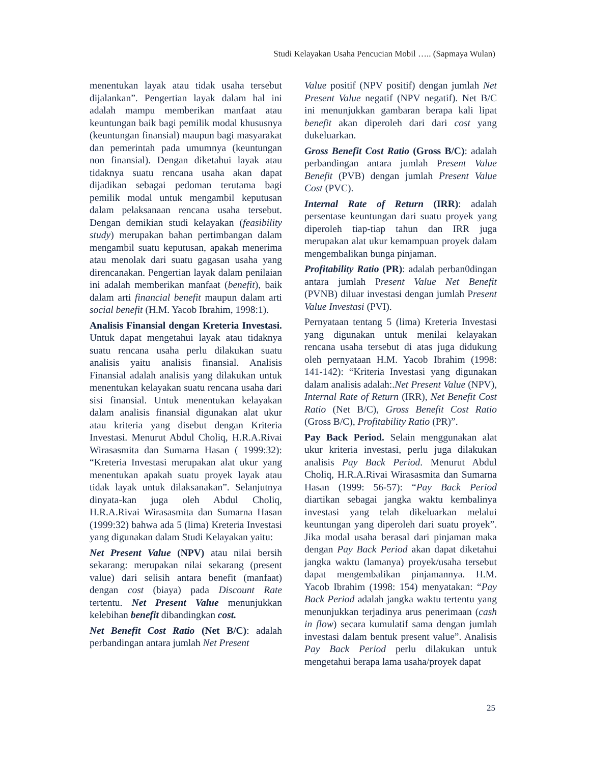Studi Kelayakan Usaha Pencucian Mobil ….. (Sapmaya Wulan)
menentukan layak atau tidak usaha tersebut dijalankan”. Pengertian layak dalam hal ini adalah mampu memberikan manfaat atau keuntungan baik bagi pemilik modal khususnya (keuntungan finansial) maupun bagi masyarakat dan pemerintah pada umumnya (keuntungan non finansial). Dengan diketahui layak atau tidaknya suatu rencana usaha akan dapat dijadikan sebagai pedoman terutama bagi pemilik modal untuk mengambil keputusan dalam pelaksanaan rencana usaha tersebut. Dengan demikian studi kelayakan (feasibility study) merupakan bahan pertimbangan dalam mengambil suatu keputusan, apakah menerima atau menolak dari suatu gagasan usaha yang direncanakan. Pengertian layak dalam penilaian ini adalah memberikan manfaat (benefit), baik dalam arti financial benefit maupun dalam arti social benefit (H.M. Yacob Ibrahim, 1998:1).
Analisis Finansial dengan Kreteria Investasi. Untuk dapat mengetahui layak atau tidaknya suatu rencana usaha perlu dilakukan suatu analisis yaitu analisis finansial. Analisis Finansial adalah analisis yang dilakukan untuk menentukan kelayakan suatu rencana usaha dari sisi finansial. Untuk menentukan kelayakan dalam analisis finansial digunakan alat ukur atau kriteria yang disebut dengan Kriteria Investasi. Menurut Abdul Choliq, H.R.A.Rivai Wirasasmita dan Sumarna Hasan ( 1999:32): “Kreteria Investasi merupakan alat ukur yang menentukan apakah suatu proyek layak atau tidak layak untuk dilaksanakan”. Selanjutnya dinyata-kan juga oleh Abdul Choliq, H.R.A.Rivai Wirasasmita dan Sumarna Hasan (1999:32) bahwa ada 5 (lima) Kreteria Investasi yang digunakan dalam Studi Kelayakan yaitu:
Net Present Value (NPV) atau nilai bersih sekarang: merupakan nilai sekarang (present value) dari selisih antara benefit (manfaat) dengan cost (biaya) pada Discount Rate tertentu. Net Present Value menunjukkan kelebihan benefit dibandingkan cost.
Net Benefit Cost Ratio (Net B/C): adalah perbandingan antara jumlah Net Present
Value positif (NPV positif) dengan jumlah Net Present Value negatif (NPV negatif). Net B/C ini menunjukkan gambaran berapa kali lipat benefit akan diperoleh dari dari cost yang dukeluarkan.
Gross Benefit Cost Ratio (Gross B/C): adalah perbandingan antara jumlah Present Value Benefit (PVB) dengan jumlah Present Value Cost (PVC).
Internal Rate of Return (IRR): adalah persentase keuntungan dari suatu proyek yang diperoleh tiap-tiap tahun dan IRR juga merupakan alat ukur kemampuan proyek dalam mengembalikan bunga pinjaman.
Profitability Ratio (PR): adalah perban0dingan antara jumlah Present Value Net Benefit (PVNB) diluar investasi dengan jumlah Present Value Investasi (PVI).
Pernyataan tentang 5 (lima) Kreteria Investasi yang digunakan untuk menilai kelayakan rencana usaha tersebut di atas juga didukung oleh pernyataan H.M. Yacob Ibrahim (1998: 141-142): “Kriteria Investasi yang digunakan dalam analisis adalah:.Net Present Value (NPV), Internal Rate of Return (IRR), Net Benefit Cost Ratio (Net B/C), Gross Benefit Cost Ratio (Gross B/C), Profitability Ratio (PR)”.
Pay Back Period. Selain menggunakan alat ukur kriteria investasi, perlu juga dilakukan analisis Pay Back Period. Menurut Abdul Choliq, H.R.A.Rivai Wirasasmita dan Sumarna Hasan (1999: 56-57): “Pay Back Period diartikan sebagai jangka waktu kembalinya investasi yang telah dikeluarkan melalui keuntungan yang diperoleh dari suatu proyek”. Jika modal usaha berasal dari pinjaman maka dengan Pay Back Period akan dapat diketahui jangka waktu (lamanya) proyek/usaha tersebut dapat mengembalikan pinjamannya. H.M. Yacob Ibrahim (1998: 154) menyatakan: “Pay Back Period adalah jangka waktu tertentu yang menunjukkan terjadinya arus penerimaan (cash in flow) secara kumulatif sama dengan jumlah investasi dalam bentuk present value”. Analisis Pay Back Period perlu dilakukan untuk mengetahui berapa lama usaha/proyek dapat
25